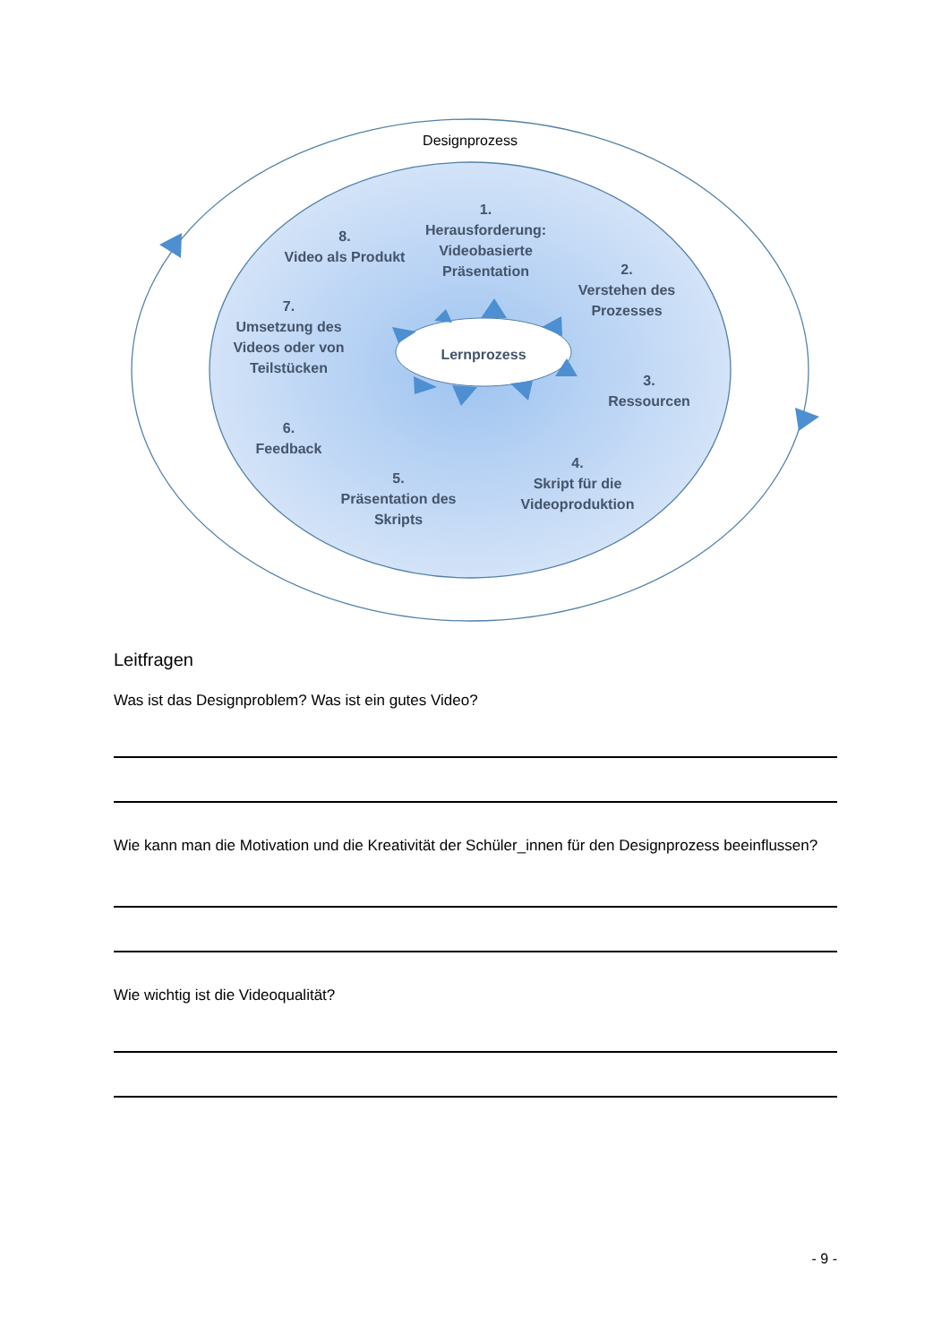Designprozess
1.
Herausforderung:
Videobasierte
Präsentation
2.
Verstehen des
Prozesses
3.
Ressourcen
4.
Skript für die
Videoproduktion
5.
Präsentation des
Skripts
6.
Feedback
7.
Umsetzung des
Videos oder von
Teilstücken
8.
Video als Produkt
Lernprozess
Leitfragen
Was ist das Designproblem? Was ist ein gutes Video?
Wie kann man die Motivation und die Kreativität der Schüler_innen für den Designprozess beeinflussen?
Wie wichtig ist die Videoqualität?
- 9 -